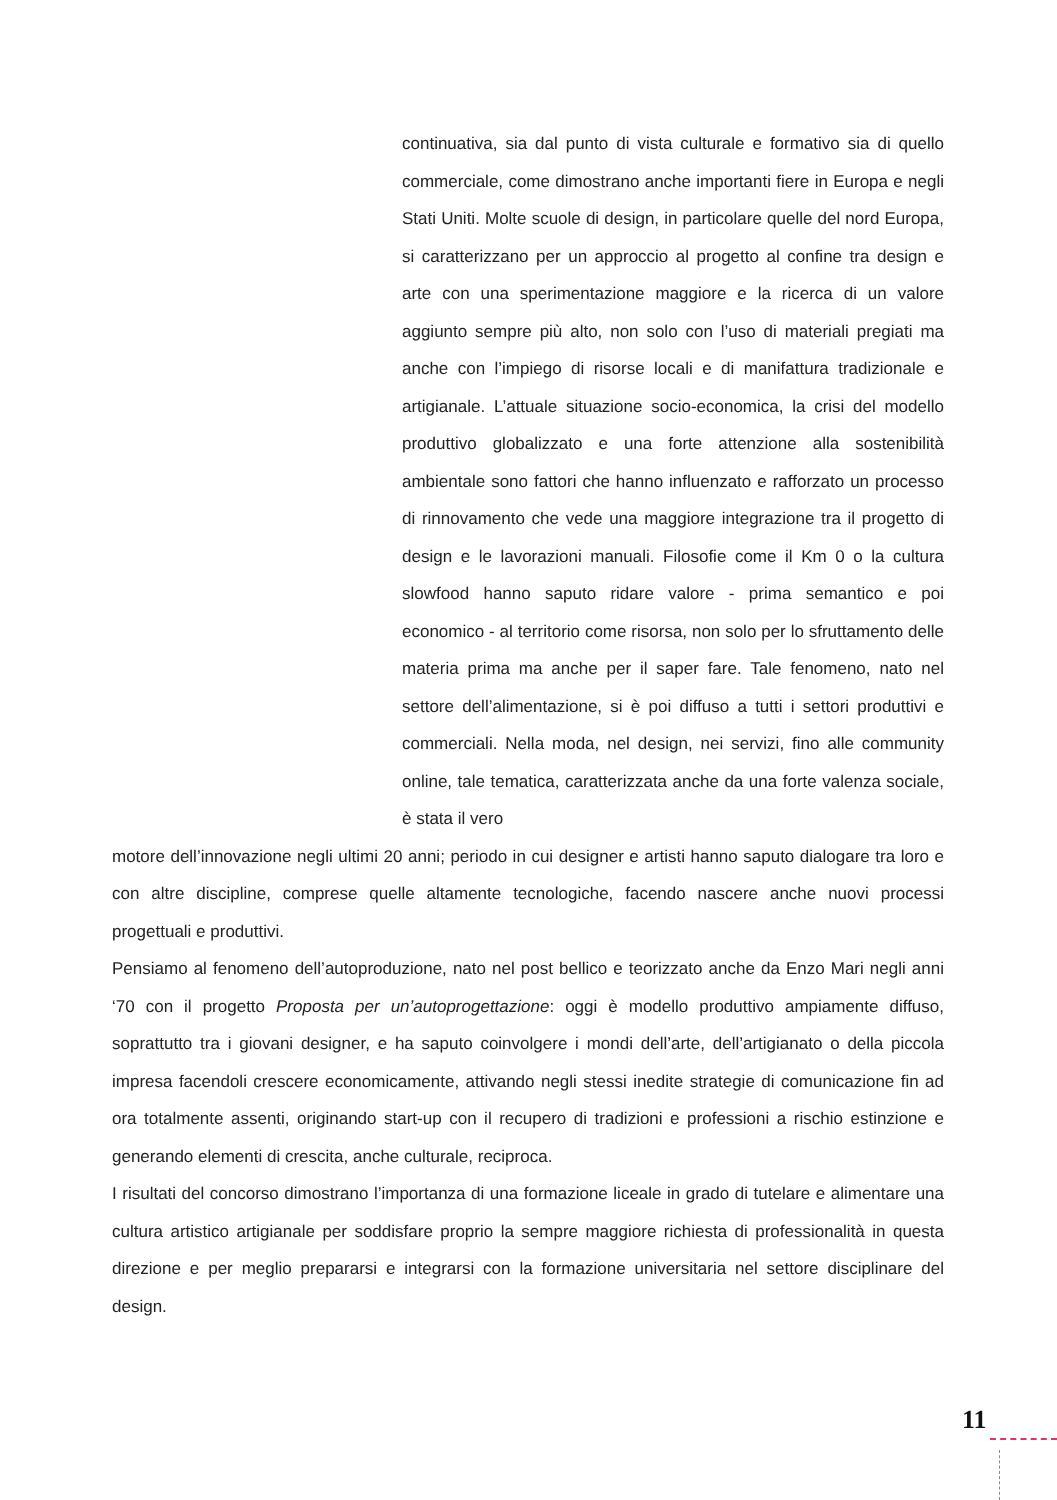continuativa, sia dal punto di vista culturale e formativo sia di quello commerciale, come dimostrano anche importanti fiere in Europa e negli Stati Uniti. Molte scuole di design, in particolare quelle del nord Europa, si caratterizzano per un approccio al progetto al confine tra design e arte con una sperimentazione maggiore e la ricerca di un valore aggiunto sempre più alto, non solo con l’uso di materiali pregiati ma anche con l’impiego di risorse locali e di manifattura tradizionale e artigianale. L’attuale situazione socio-economica, la crisi del modello produttivo globalizzato e una forte attenzione alla sostenibilità ambientale sono fattori che hanno influenzato e rafforzato un processo di rinnovamento che vede una maggiore integrazione tra il progetto di design e le lavorazioni manuali. Filosofie come il Km 0 o la cultura slowfood hanno saputo ridare valore - prima semantico e poi economico - al territorio come risorsa, non solo per lo sfruttamento delle materia prima ma anche per il saper fare. Tale fenomeno, nato nel settore dell’alimentazione, si è poi diffuso a tutti i settori produttivi e commerciali. Nella moda, nel design, nei servizi, fino alle community online, tale tematica, caratterizzata anche da una forte valenza sociale, è stata il vero
motore dell’innovazione negli ultimi 20 anni; periodo in cui designer e artisti hanno saputo dialogare tra loro e con altre discipline, comprese quelle altamente tecnologiche, facendo nascere anche nuovi processi progettuali e produttivi.
Pensiamo al fenomeno dell’autoproduzione, nato nel post bellico e teorizzato anche da Enzo Mari negli anni ‘70 con il progetto Proposta per un’autoprogettazione: oggi è modello produttivo ampiamente diffuso, soprattutto tra i giovani designer, e ha saputo coinvolgere i mondi dell’arte, dell’artigianato o della piccola impresa facendoli crescere economicamente, attivando negli stessi inedite strategie di comunicazione fin ad ora totalmente assenti, originando start-up con il recupero di tradizioni e professioni a rischio estinzione e generando elementi di crescita, anche culturale, reciproca.
I risultati del concorso dimostrano l’importanza di una formazione liceale in grado di tutelare e alimentare una cultura artistico artigianale per soddisfare proprio la sempre maggiore richiesta di professionalità in questa direzione e per meglio prepararsi e integrarsi con la formazione universitaria nel settore disciplinare del design.
11